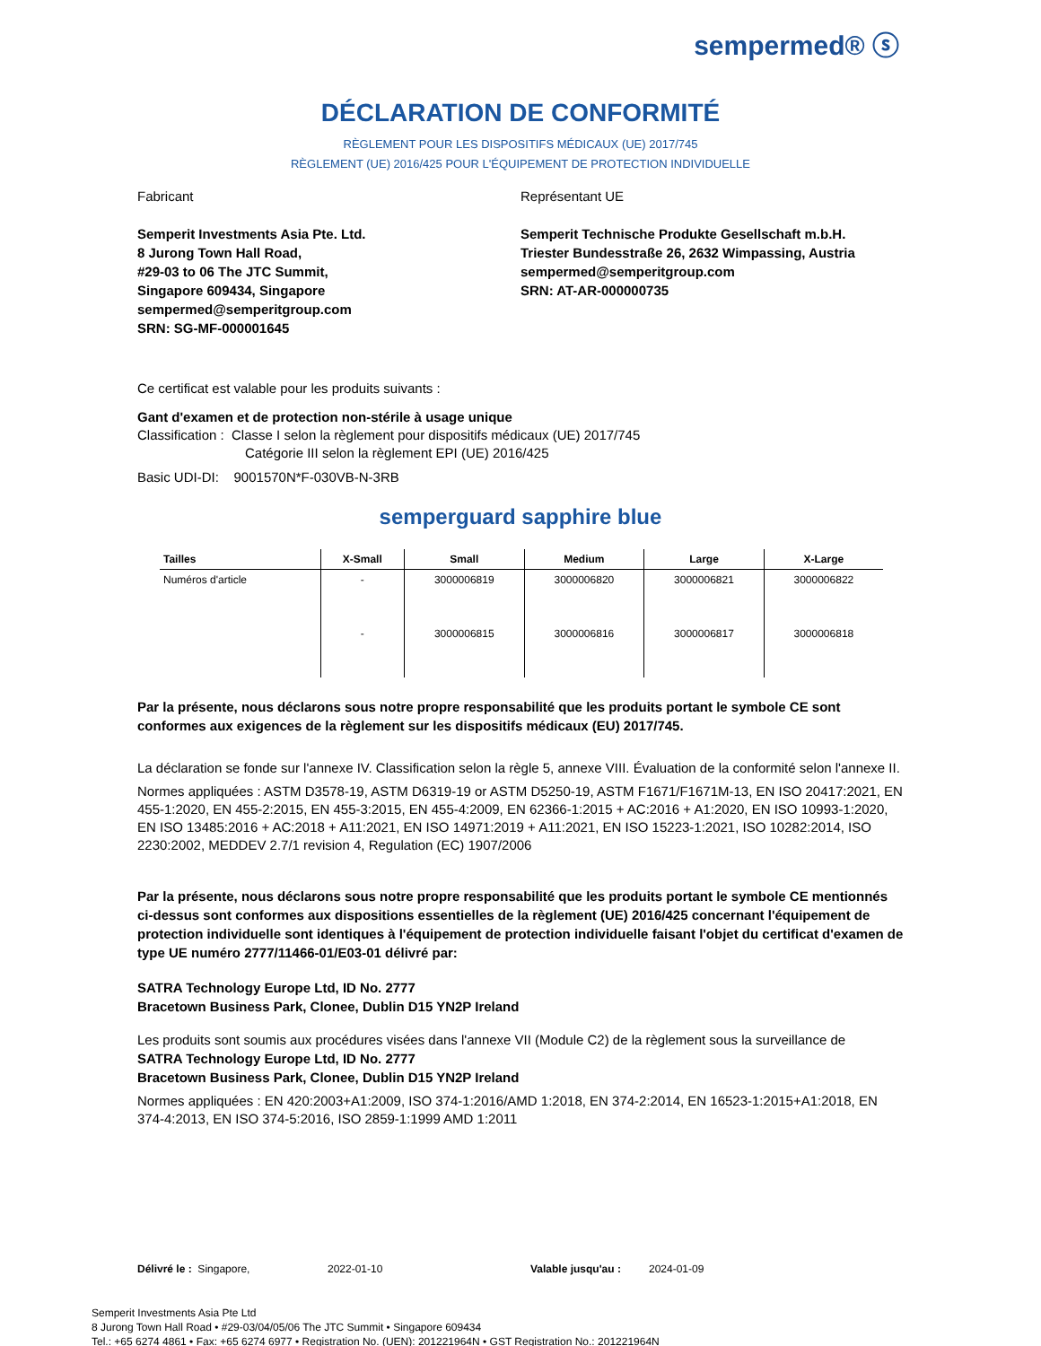sempermed® ⓢ
DÉCLARATION DE CONFORMITÉ
RÈGLEMENT POUR LES DISPOSITIFS MÉDICAUX (UE) 2017/745
RÈGLEMENT (UE) 2016/425 POUR L'ÉQUIPEMENT DE PROTECTION INDIVIDUELLE
Fabricant
Semperit Investments Asia Pte. Ltd.
8 Jurong Town Hall Road,
#29-03 to 06 The JTC Summit,
Singapore 609434, Singapore
sempermed@semperitgroup.com
SRN: SG-MF-000001645
Représentant UE
Semperit Technische Produkte Gesellschaft m.b.H.
Triester Bundesstraße 26, 2632 Wimpassing, Austria
sempermed@semperitgroup.com
SRN: AT-AR-000000735
Ce certificat est valable pour les produits suivants :
Gant d'examen et de protection non-stérile à usage unique
Classification : Classe I selon la règlement pour dispositifs médicaux (UE) 2017/745
Catégorie III selon la règlement EPI (UE) 2016/425
Basic UDI-DI: 9001570N*F-030VB-N-3RB
semperguard sapphire blue
| Tailles | X-Small | Small | Medium | Large | X-Large |
| --- | --- | --- | --- | --- | --- |
| Numéros d'article | - | 3000006819 | 3000006820 | 3000006821 | 3000006822 |
| | - | 3000006815 | 3000006816 | 3000006817 | 3000006818 |
Par la présente, nous déclarons sous notre propre responsabilité que les produits portant le symbole CE sont conformes aux exigences de la règlement sur les dispositifs médicaux (EU) 2017/745.
La déclaration se fonde sur l'annexe IV. Classification selon la règle 5, annexe VIII. Évaluation de la conformité selon l'annexe II.
Normes appliquées : ASTM D3578-19, ASTM D6319-19 or ASTM D5250-19, ASTM F1671/F1671M-13, EN ISO 20417:2021, EN 455-1:2020, EN 455-2:2015, EN 455-3:2015, EN 455-4:2009, EN 62366-1:2015 + AC:2016 + A1:2020, EN ISO 10993-1:2020, EN ISO 13485:2016 + AC:2018 + A11:2021, EN ISO 14971:2019 + A11:2021, EN ISO 15223-1:2021, ISO 10282:2014, ISO 2230:2002, MEDDEV 2.7/1 revision 4, Regulation (EC) 1907/2006
Par la présente, nous déclarons sous notre propre responsabilité que les produits portant le symbole CE mentionnés ci-dessus sont conformes aux dispositions essentielles de la règlement (UE) 2016/425 concernant l'équipement de protection individuelle sont identiques à l'équipement de protection individuelle faisant l'objet du certificat d'examen de type UE numéro 2777/11466-01/E03-01 délivré par:
SATRA Technology Europe Ltd, ID No. 2777
Bracetown Business Park, Clonee, Dublin D15 YN2P Ireland
Les produits sont soumis aux procédures visées dans l'annexe VII (Module C2) de la règlement sous la surveillance de
SATRA Technology Europe Ltd, ID No. 2777
Bracetown Business Park, Clonee, Dublin D15 YN2P Ireland
Normes appliquées : EN 420:2003+A1:2009, ISO 374-1:2016/AMD 1:2018, EN 374-2:2014, EN 16523-1:2015+A1:2018, EN 374-4:2013, EN ISO 374-5:2016, ISO 2859-1:1999 AMD 1:2011
Délivré le : Singapore, 2022-01-10 Valable jusqu'au : 2024-01-09
Semperit Investments Asia Pte Ltd
8 Jurong Town Hall Road • #29-03/04/05/06 The JTC Summit • Singapore 609434
Tel.: +65 6274 4861 • Fax: +65 6274 6977 • Registration No. (UEN): 201221964N • GST Registration No.: 201221964N